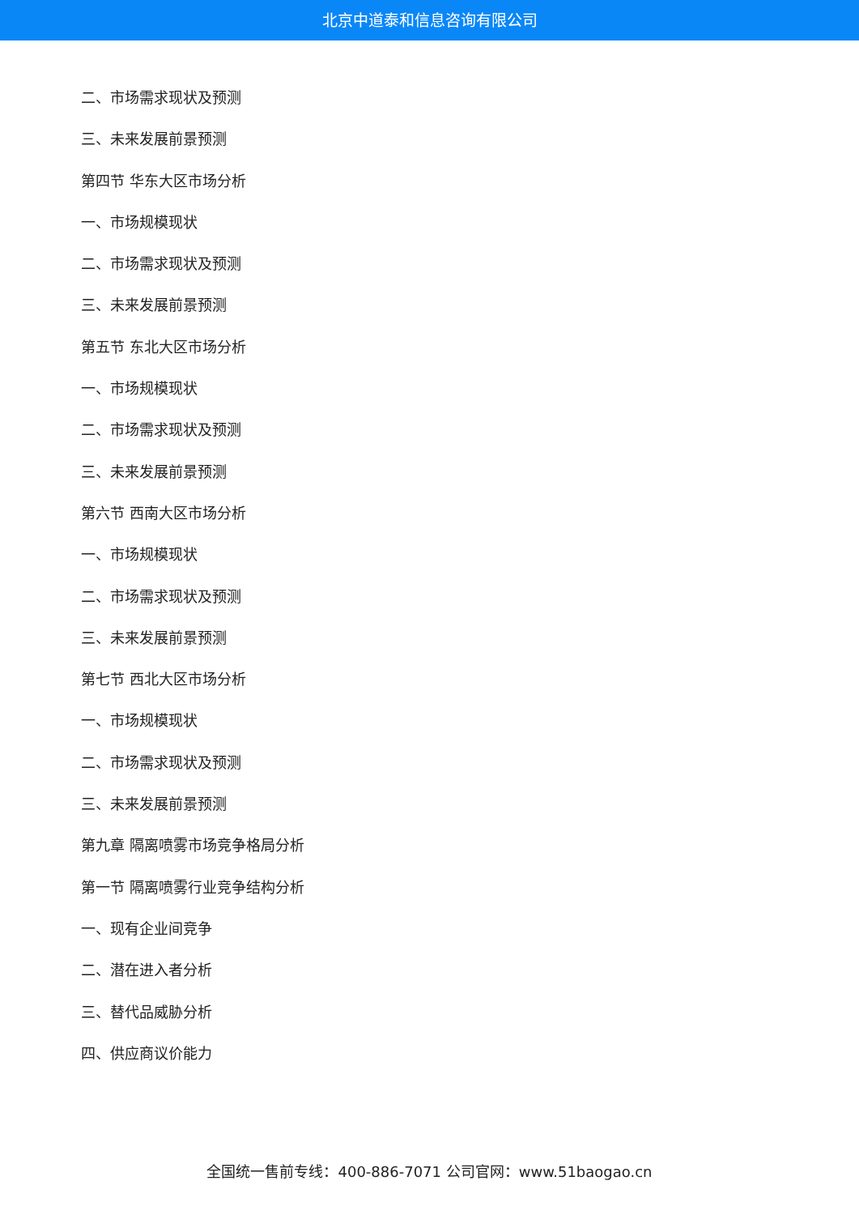北京中道泰和信息咨询有限公司
二、市场需求现状及预测
三、未来发展前景预测
第四节 华东大区市场分析
一、市场规模现状
二、市场需求现状及预测
三、未来发展前景预测
第五节 东北大区市场分析
一、市场规模现状
二、市场需求现状及预测
三、未来发展前景预测
第六节 西南大区市场分析
一、市场规模现状
二、市场需求现状及预测
三、未来发展前景预测
第七节 西北大区市场分析
一、市场规模现状
二、市场需求现状及预测
三、未来发展前景预测
第九章 隔离喷雾市场竞争格局分析
第一节 隔离喷雾行业竞争结构分析
一、现有企业间竞争
二、潜在进入者分析
三、替代品威胁分析
四、供应商议价能力
全国统一售前专线：400-886-7071 公司官网：www.51baogao.cn